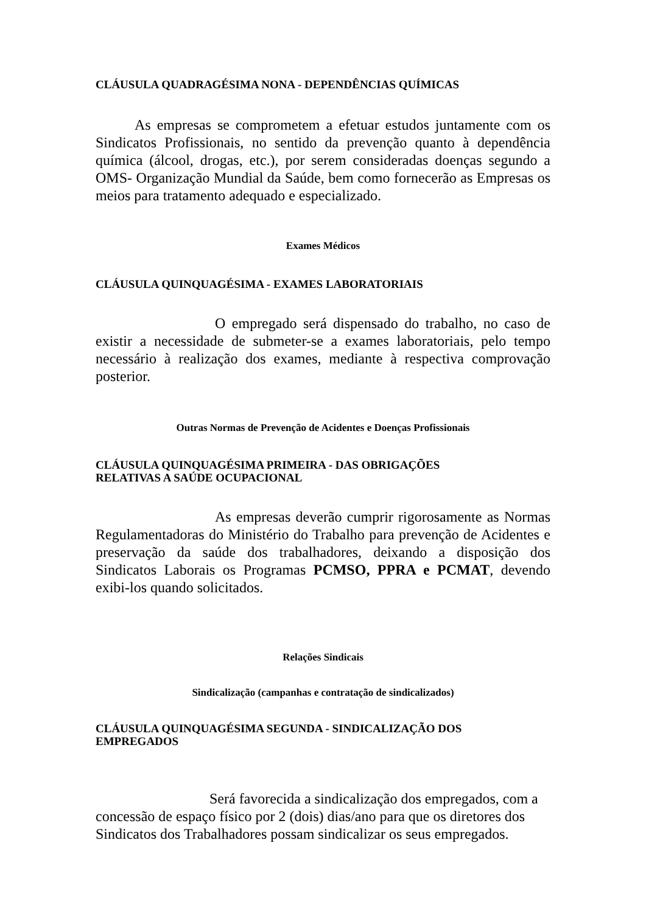CLÁUSULA QUADRAGÉSIMA NONA - DEPENDÊNCIAS QUÍMICAS
As empresas se comprometem a efetuar estudos juntamente com os Sindicatos Profissionais, no sentido da prevenção quanto à dependência química (álcool, drogas, etc.), por serem consideradas doenças segundo a OMS- Organização Mundial da Saúde, bem como fornecerão as Empresas os meios para tratamento adequado e especializado.
Exames Médicos
CLÁUSULA QUINQUAGÉSIMA - EXAMES LABORATORIAIS
O empregado será dispensado do trabalho, no caso de existir a necessidade de submeter-se a exames laboratoriais, pelo tempo necessário à realização dos exames, mediante à respectiva comprovação posterior.
Outras Normas de Prevenção de Acidentes e Doenças Profissionais
CLÁUSULA QUINQUAGÉSIMA PRIMEIRA - DAS OBRIGAÇÕES
RELATIVAS A SAÚDE OCUPACIONAL
As empresas deverão cumprir rigorosamente as Normas Regulamentadoras do Ministério do Trabalho para prevenção de Acidentes e preservação da saúde dos trabalhadores, deixando a disposição dos Sindicatos Laborais os Programas PCMSO, PPRA e PCMAT, devendo exibi-los quando solicitados.
Relações Sindicais
Sindicalização (campanhas e contratação de sindicalizados)
CLÁUSULA QUINQUAGÉSIMA SEGUNDA - SINDICALIZAÇÃO DOS
EMPREGADOS
Será favorecida a sindicalização dos empregados, com a concessão de espaço físico por 2 (dois) dias/ano para que os diretores dos Sindicatos dos Trabalhadores possam sindicalizar os seus empregados.